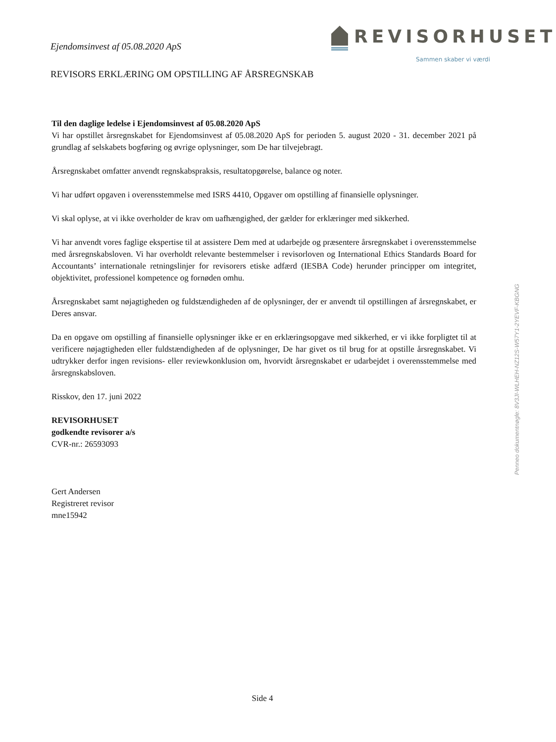Ejendomsinvest af 05.08.2020 ApS
REVISORHUSET
Sammen skaber vi værdi
REVISORS ERKLÆRING OM OPSTILLING AF ÅRSREGNSKAB
Til den daglige ledelse i Ejendomsinvest af 05.08.2020 ApS
Vi har opstillet årsregnskabet for Ejendomsinvest af 05.08.2020 ApS for perioden 5. august 2020 - 31. december 2021 på grundlag af selskabets bogføring og øvrige oplysninger, som De har tilvejebragt.
Årsregnskabet omfatter anvendt regnskabspraksis, resultatopgørelse, balance og noter.
Vi har udført opgaven i overensstemmelse med ISRS 4410, Opgaver om opstilling af finansielle oplysninger.
Vi skal oplyse, at vi ikke overholder de krav om uafhængighed, der gælder for erklæringer med sikkerhed.
Vi har anvendt vores faglige ekspertise til at assistere Dem med at udarbejde og præsentere årsregnskabet i overensstemmelse med årsregnskabsloven. Vi har overholdt relevante bestemmelser i revisorloven og International Ethics Standards Board for Accountants’ internationale retningslinjer for revisorers etiske adfærd (IESBA Code) herunder principper om integritet, objektivitet, professionel kompetence og fornøden omhu.
Årsregnskabet samt nøjagtigheden og fuldstændigheden af de oplysninger, der er anvendt til opstillingen af årsregnskabet, er Deres ansvar.
Da en opgave om opstilling af finansielle oplysninger ikke er en erklæringsopgave med sikkerhed, er vi ikke forpligtet til at verificere nøjagtigheden eller fuldstændigheden af de oplysninger, De har givet os til brug for at opstille årsregnskabet. Vi udtrykker derfor ingen revisions- eller reviewkonklusion om, hvorvidt årsregnskabet er udarbejdet i overensstemmelse med årsregnskabsloven.
Risskov, den 17. juni 2022
REVISORHUSET
godkendte revisorer a/s
CVR-nr.: 26593093
Gert Andersen
Registreret revisor
mne15942
Penneo dokumentnøgle: 8V3JI-WLHEH-NZ12S-W57Y1-2YEVF-KBGNG
Side 4